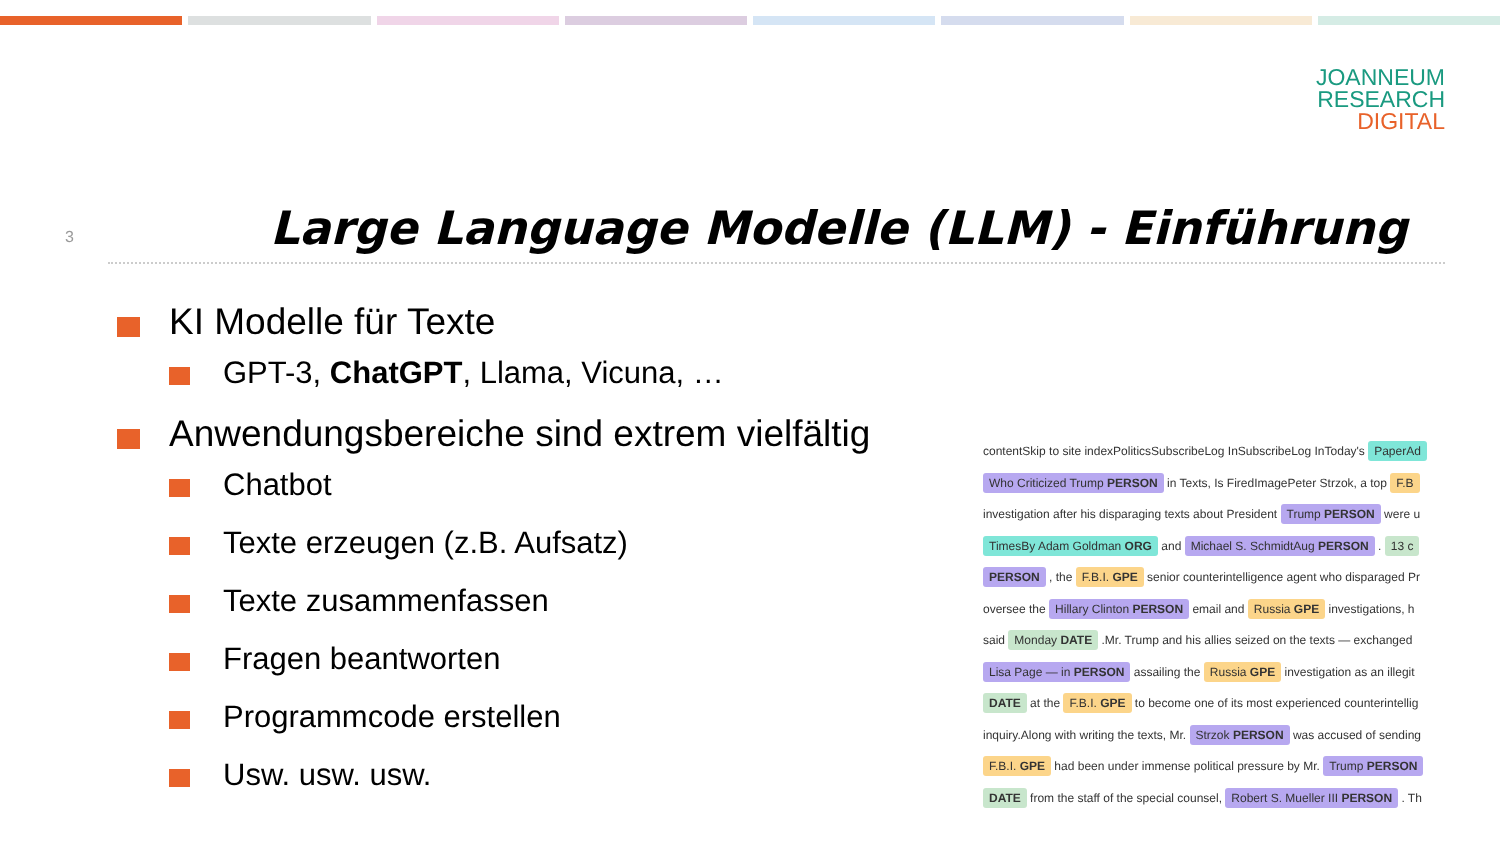JOANNEUM
RESEARCH
DIGITAL
3
Large Language Modelle (LLM) - Einführung
KI Modelle für Texte
GPT-3, ChatGPT, Llama, Vicuna, …
Anwendungsbereiche sind extrem vielfältig
Chatbot
Texte erzeugen (z.B. Aufsatz)
Texte zusammenfassen
Fragen beantworten
Programmcode erstellen
Usw. usw. usw.
contentSkip to site indexPoliticsSubscribeLog InSubscribeLog InToday's PaperAd
Who Criticized Trump PERSON in Texts, Is FiredImagePeter Strzok, a top F.B
investigation after his disparaging texts about President Trump PERSON were u
TimesBy Adam Goldman ORG and Michael S. SchmidtAug PERSON . 13 c
PERSON , the F.B.I. GPE senior counterintelligence agent who disparaged Pr
oversee the Hillary Clinton PERSON email and Russia GPE investigations, h
said Monday DATE .Mr. Trump and his allies seized on the texts — exchanged
Lisa Page — in PERSON assailing the Russia GPE investigation as an illegit
DATE at the F.B.I. GPE to become one of its most experienced counterintellig
inquiry.Along with writing the texts, Mr. Strzok PERSON was accused of sending
F.B.I. GPE had been under immense political pressure by Mr. Trump PERSON
DATE from the staff of the special counsel, Robert S. Mueller III PERSON . Th